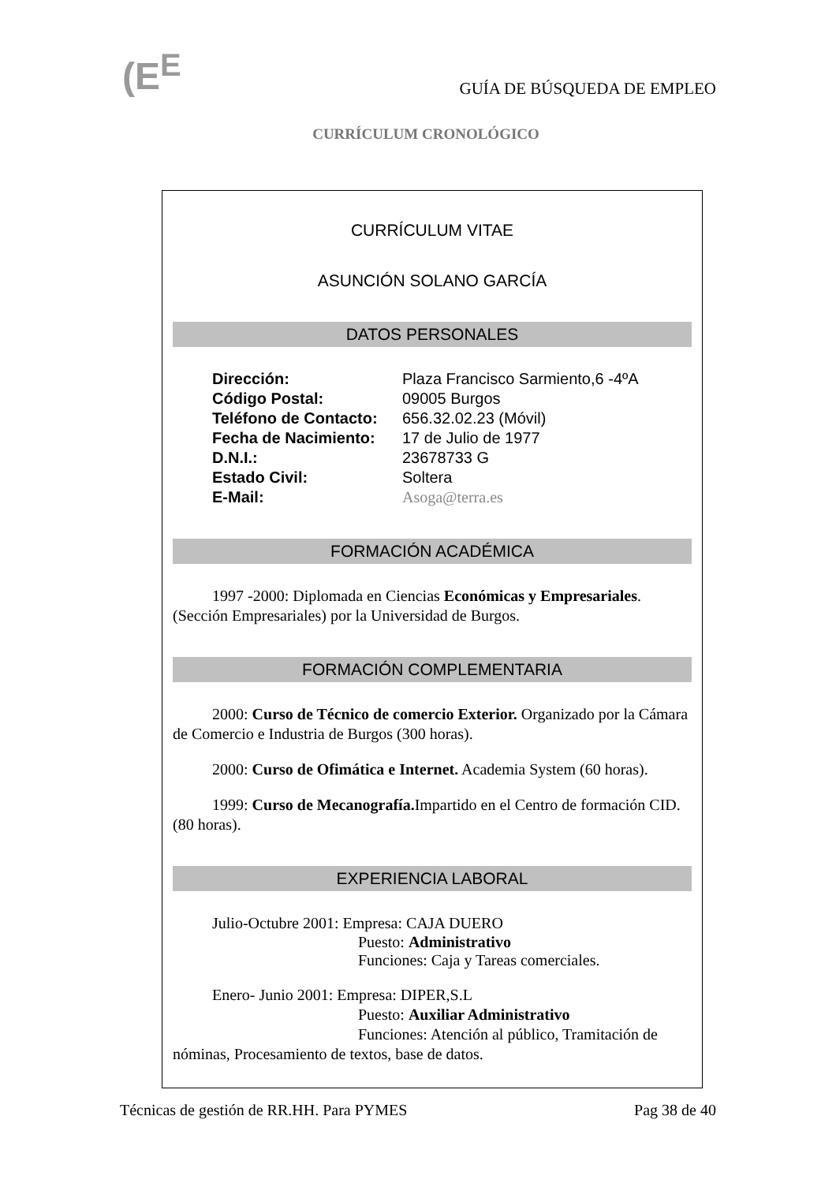(E<sup>E</sup>
GUÍA DE BÚSQUEDA DE EMPLEO
CURRÍCULUM CRONOLÓGICO
CURRÍCULUM VITAE
ASUNCIÓN SOLANO GARCÍA
DATOS PERSONALES
| Dirección: | Plaza Francisco Sarmiento,6 -4ºA |
| Código Postal: | 09005 Burgos |
| Teléfono de Contacto: | 656.32.02.23 (Móvil) |
| Fecha de Nacimiento: | 17 de Julio de 1977 |
| D.N.I.: | 23678733 G |
| Estado Civil: | Soltera |
| E-Mail: | Asoga@terra.es |
FORMACIÓN ACADÉMICA
1997 -2000: Diplomada en Ciencias Económicas y Empresariales. (Sección Empresariales) por la Universidad de Burgos.
FORMACIÓN COMPLEMENTARIA
2000: Curso de Técnico de comercio Exterior. Organizado por la Cámara de Comercio e Industria de Burgos (300 horas).
2000: Curso de Ofimática e Internet. Academia System (60 horas).
1999: Curso de Mecanografía. Impartido en el Centro de formación CID. (80 horas).
EXPERIENCIA LABORAL
Julio-Octubre 2001: Empresa: CAJA DUERO
Puesto: Administrativo
Funciones: Caja y Tareas comerciales.
Enero- Junio 2001: Empresa: DIPER,S.L
Puesto: Auxiliar Administrativo
Funciones: Atención al público, Tramitación de
nóminas, Procesamiento de textos, base de datos.
Técnicas de gestión de RR.HH. Para PYMES Pag 38 de 40